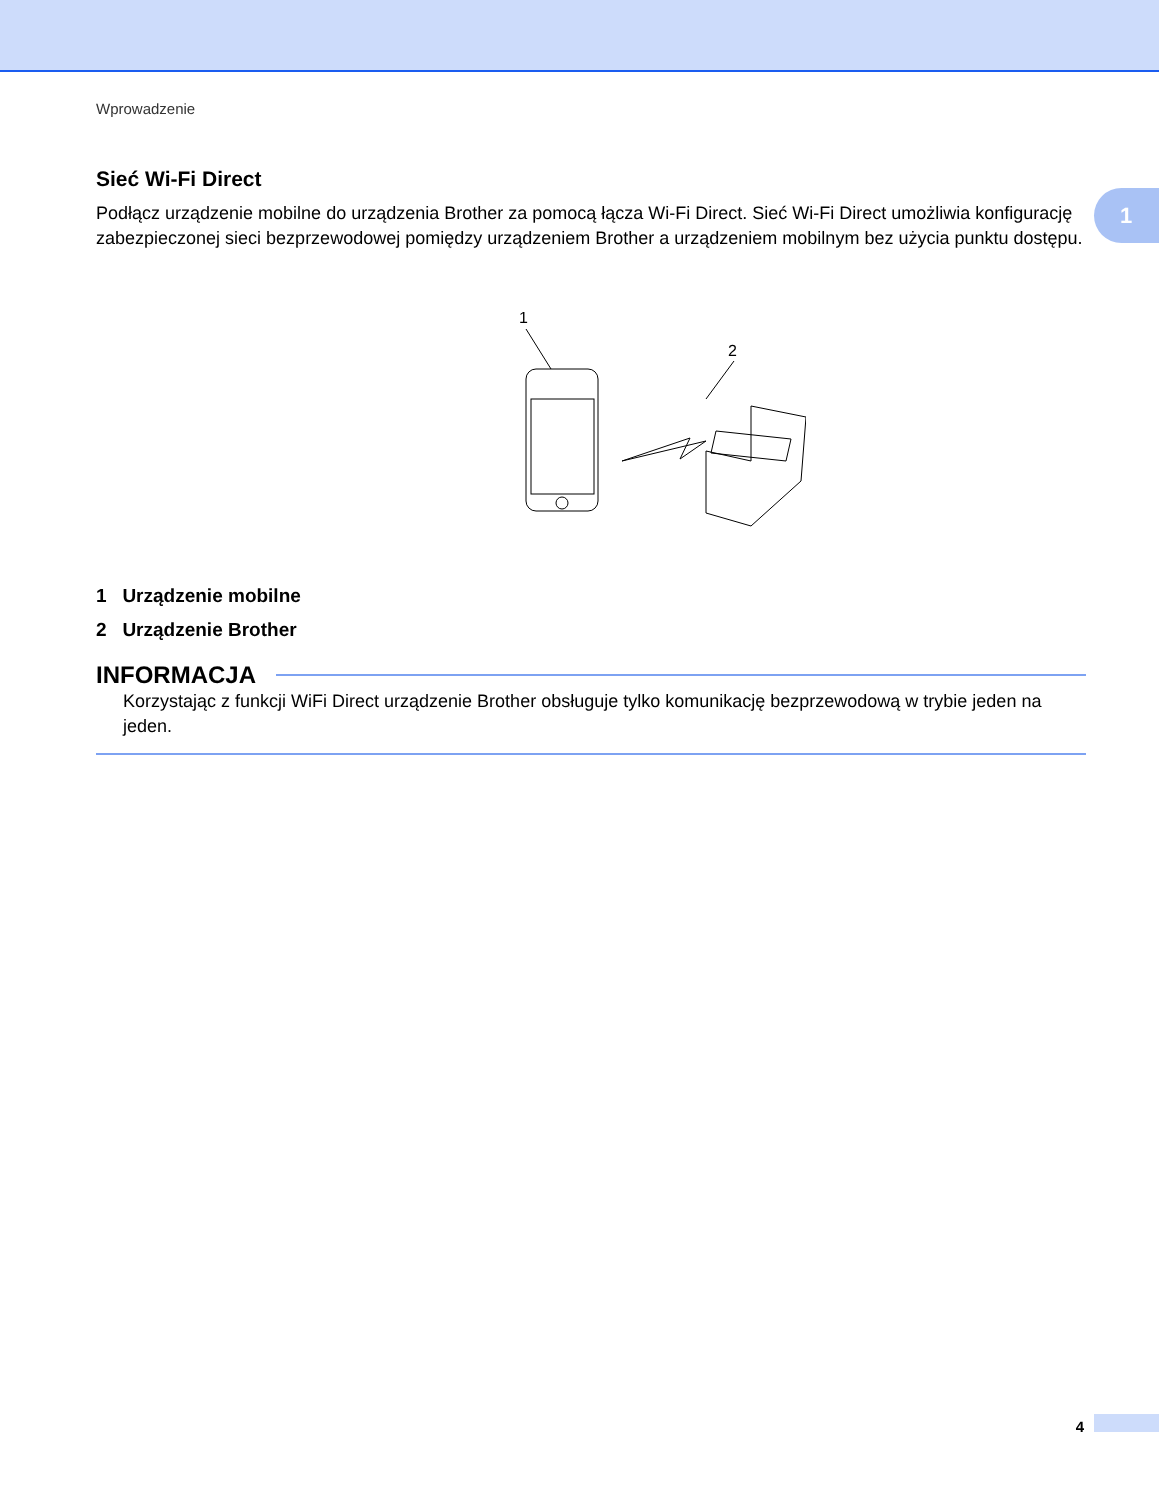Wprowadzenie
1
Sieć Wi-Fi Direct
Podłącz urządzenie mobilne do urządzenia Brother za pomocą łącza Wi-Fi Direct. Sieć Wi-Fi Direct umożliwia konfigurację zabezpieczonej sieci bezprzewodowej pomiędzy urządzeniem Brother a urządzeniem mobilnym bez użycia punktu dostępu.
1
2
1 Urządzenie mobilne
2 Urządzenie Brother
INFORMACJA
Korzystając z funkcji WiFi Direct urządzenie Brother obsługuje tylko komunikację bezprzewodową w trybie jeden na jeden.
4